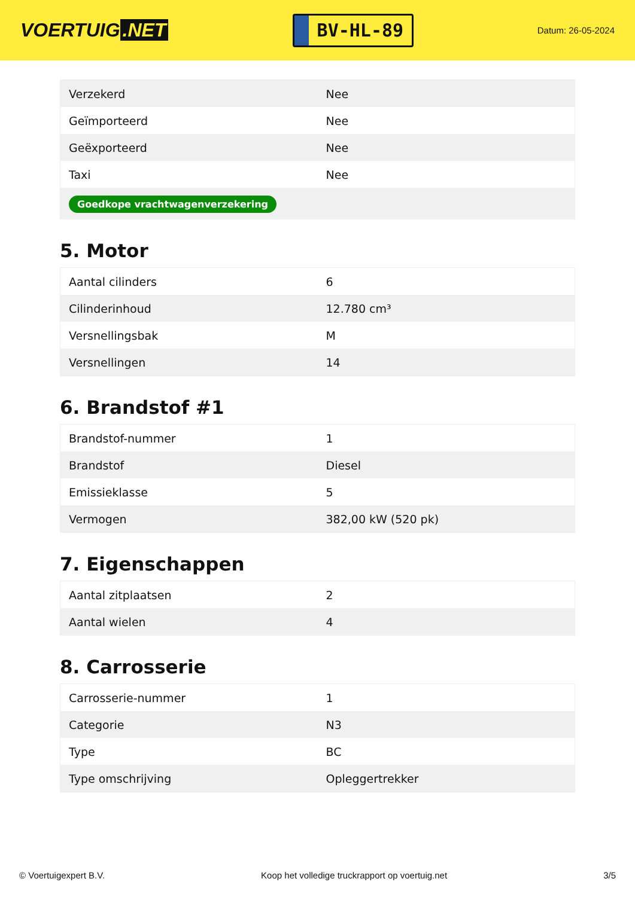VOERTUIG.NET
BV-HL-89
Datum: 26-05-2024
| Verzekerd | Nee |
| Geïmporteerd | Nee |
| Geëxporteerd | Nee |
| Taxi | Nee |
| Goedkope vrachtwagenverzekering | |
5. Motor
| Aantal cilinders | 6 |
| Cilinderinhoud | 12.780 cm³ |
| Versnellingsbak | M |
| Versnellingen | 14 |
6. Brandstof #1
| Brandstof-nummer | 1 |
| Brandstof | Diesel |
| Emissieklasse | 5 |
| Vermogen | 382,00 kW (520 pk) |
7. Eigenschappen
| Aantal zitplaatsen | 2 |
| Aantal wielen | 4 |
8. Carrosserie
| Carrosserie-nummer | 1 |
| Categorie | N3 |
| Type | BC |
| Type omschrijving | Opleggertrekker |
© Voertuigexpert B.V. Koop het volledige truckrapport op voertuig.net 3/5